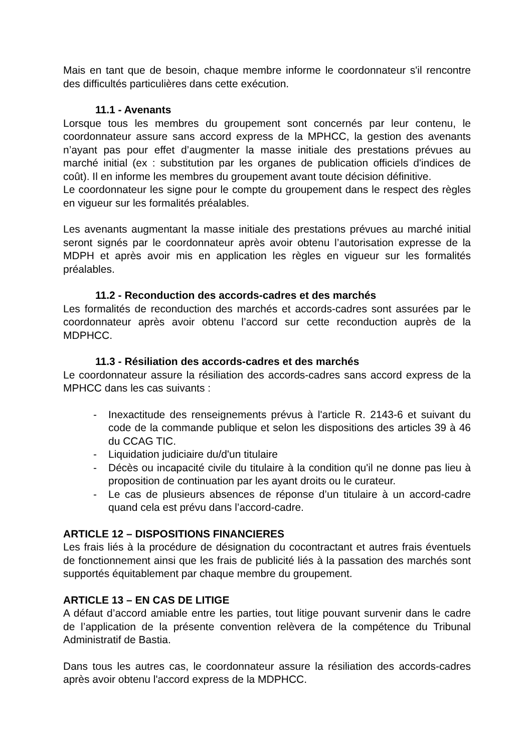Mais en tant que de besoin, chaque membre informe le coordonnateur s'il rencontre des difficultés particulières dans cette exécution.
11.1 - Avenants
Lorsque tous les membres du groupement sont concernés par leur contenu, le coordonnateur assure sans accord express de la MPHCC, la gestion des avenants n’ayant pas pour effet d’augmenter la masse initiale des prestations prévues au marché initial (ex : substitution par les organes de publication officiels d'indices de coût). Il en informe les membres du groupement avant toute décision définitive.
Le coordonnateur les signe pour le compte du groupement dans le respect des règles en vigueur sur les formalités préalables.
Les avenants augmentant la masse initiale des prestations prévues au marché initial seront signés par le coordonnateur après avoir obtenu l’autorisation expresse de la MDPH et après avoir mis en application les règles en vigueur sur les formalités préalables.
11.2 - Reconduction des accords-cadres et des marchés
Les formalités de reconduction des marchés et accords-cadres sont assurées par le coordonnateur après avoir obtenu l’accord sur cette reconduction auprès de la MDPHCC.
11.3 - Résiliation des accords-cadres et des marchés
Le coordonnateur assure la résiliation des accords-cadres sans accord express de la MPHCC dans les cas suivants :
- Inexactitude des renseignements prévus à l'article R. 2143-6 et suivant du code de la commande publique et selon les dispositions des articles 39 à 46 du CCAG TIC.
- Liquidation judiciaire du/d'un titulaire
- Décès ou incapacité civile du titulaire à la condition qu'il ne donne pas lieu à proposition de continuation par les ayant droits ou le curateur.
- Le cas de plusieurs absences de réponse d’un titulaire à un accord-cadre quand cela est prévu dans l’accord-cadre.
ARTICLE 12 – DISPOSITIONS FINANCIERES
Les frais liés à la procédure de désignation du cocontractant et autres frais éventuels de fonctionnement ainsi que les frais de publicité liés à la passation des marchés sont supportés équitablement par chaque membre du groupement.
ARTICLE 13 – EN CAS DE LITIGE
A défaut d’accord amiable entre les parties, tout litige pouvant survenir dans le cadre de l’application de la présente convention relèvera de la compétence du Tribunal Administratif de Bastia.
Dans tous les autres cas, le coordonnateur assure la résiliation des accords-cadres après avoir obtenu l'accord express de la MDPHCC.